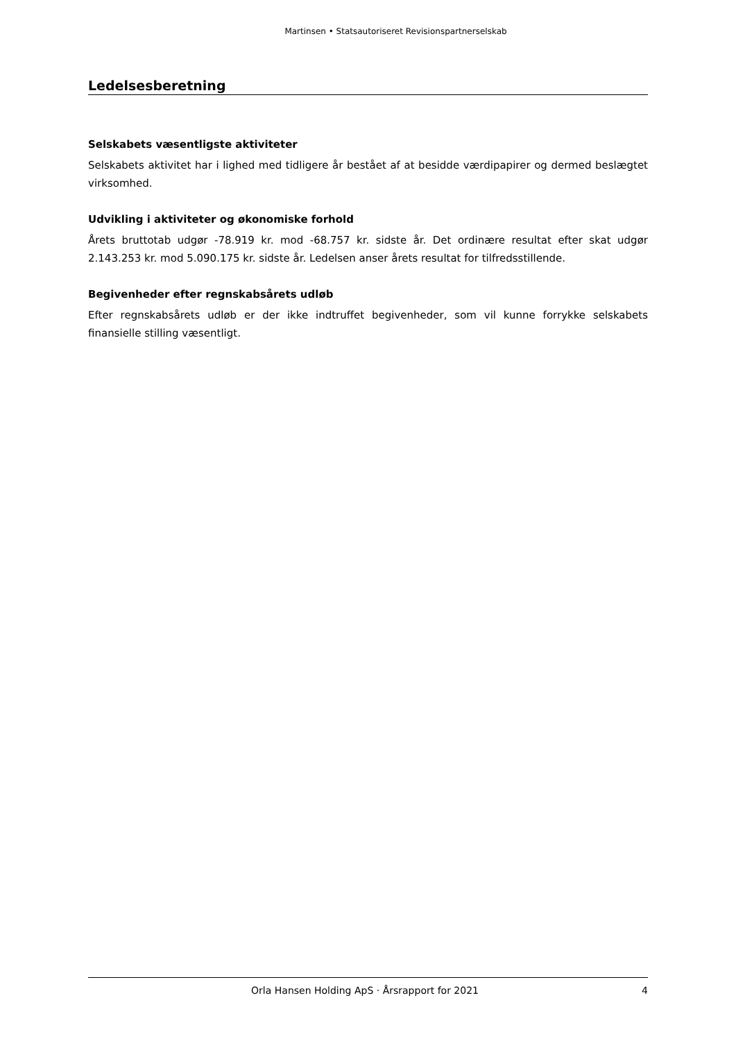Martinsen • Statsautoriseret Revisionspartnerselskab
Ledelsesberetning
Selskabets væsentligste aktiviteter
Selskabets aktivitet har i lighed med tidligere år bestået af at besidde værdipapirer og dermed beslægtet virksomhed.
Udvikling i aktiviteter og økonomiske forhold
Årets bruttotab udgør -78.919 kr. mod -68.757 kr. sidste år. Det ordinære resultat efter skat udgør 2.143.253 kr. mod 5.090.175 kr. sidste år. Ledelsen anser årets resultat for tilfredsstillende.
Begivenheder efter regnskabsårets udløb
Efter regnskabsårets udløb er der ikke indtruffet begivenheder, som vil kunne forrykke selskabets finansielle stilling væsentligt.
Orla Hansen Holding ApS · Årsrapport for 2021 4